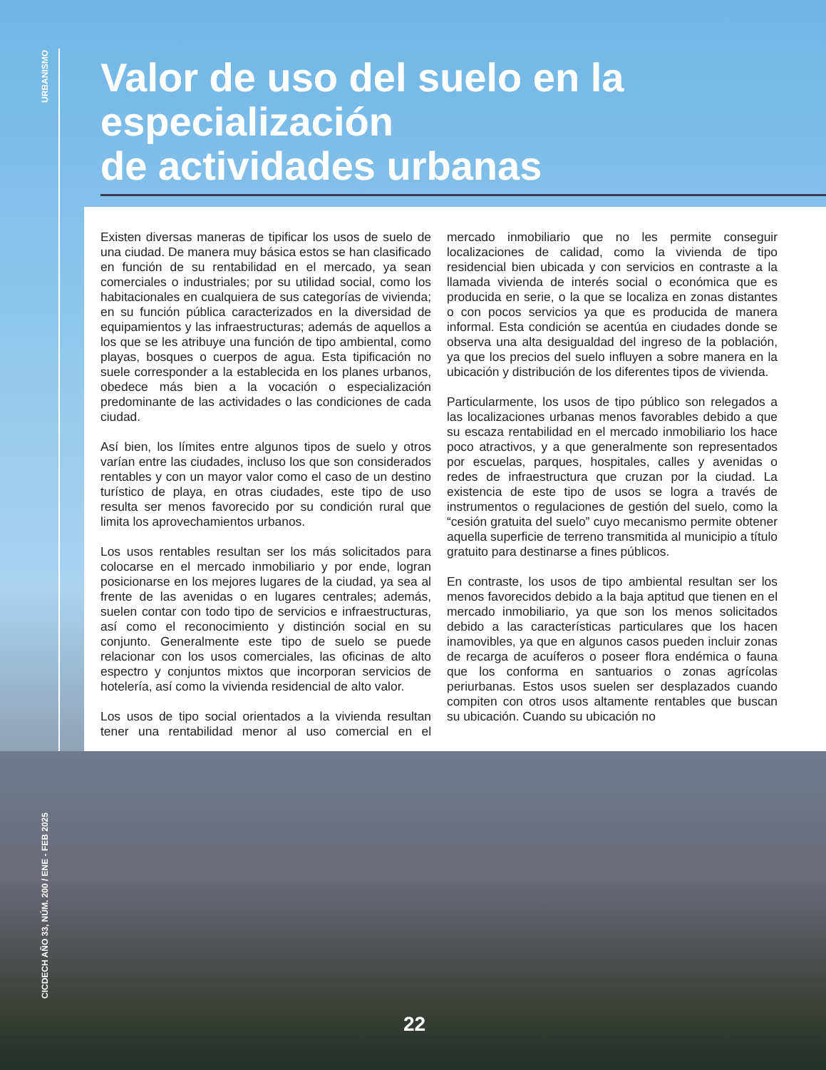URBANISMO
Valor de uso del suelo en la especialización
de actividades urbanas
Existen diversas maneras de tipificar los usos de suelo de una ciudad. De manera muy básica estos se han clasificado en función de su rentabilidad en el mercado, ya sean comerciales o industriales; por su utilidad social, como los habitacionales en cualquiera de sus categorías de vivienda; en su función pública caracterizados en la diversidad de equipamientos y las infraestructuras; además de aquellos a los que se les atribuye una función de tipo ambiental, como playas, bosques o cuerpos de agua. Esta tipificación no suele corresponder a la establecida en los planes urbanos, obedece más bien a la vocación o especialización predominante de las actividades o las condiciones de cada ciudad.
Así bien, los límites entre algunos tipos de suelo y otros varían entre las ciudades, incluso los que son considerados rentables y con un mayor valor como el caso de un destino turístico de playa, en otras ciudades, este tipo de uso resulta ser menos favorecido por su condición rural que limita los aprovechamientos urbanos.
Los usos rentables resultan ser los más solicitados para colocarse en el mercado inmobiliario y por ende, logran posicionarse en los mejores lugares de la ciudad, ya sea al frente de las avenidas o en lugares centrales; además, suelen contar con todo tipo de servicios e infraestructuras, así como el reconocimiento y distinción social en su conjunto. Generalmente este tipo de suelo se puede relacionar con los usos comerciales, las oficinas de alto espectro y conjuntos mixtos que incorporan servicios de hotelería, así como la vivienda residencial de alto valor.
Los usos de tipo social orientados a la vivienda resultan tener una rentabilidad menor al uso comercial en el mercado inmobiliario que no les permite conseguir localizaciones de calidad, como la vivienda de tipo residencial bien ubicada y con servicios en contraste a la llamada vivienda de interés social o económica que es producida en serie, o la que se localiza en zonas distantes o con pocos servicios ya que es producida de manera informal. Esta condición se acentúa en ciudades donde se observa una alta desigualdad del ingreso de la población, ya que los precios del suelo influyen a sobre manera en la ubicación y distribución de los diferentes tipos de vivienda.
Particularmente, los usos de tipo público son relegados a las localizaciones urbanas menos favorables debido a que su escaza rentabilidad en el mercado inmobiliario los hace poco atractivos, y a que generalmente son representados por escuelas, parques, hospitales, calles y avenidas o redes de infraestructura que cruzan por la ciudad. La existencia de este tipo de usos se logra a través de instrumentos o regulaciones de gestión del suelo, como la “cesión gratuita del suelo” cuyo mecanismo permite obtener aquella superficie de terreno transmitida al municipio a título gratuito para destinarse a fines públicos.
En contraste, los usos de tipo ambiental resultan ser los menos favorecidos debido a la baja aptitud que tienen en el mercado inmobiliario, ya que son los menos solicitados debido a las características particulares que los hacen inamovibles, ya que en algunos casos pueden incluir zonas de recarga de acuíferos o poseer flora endémica o fauna que los conforma en santuarios o zonas agrícolas periurbanas. Estos usos suelen ser desplazados cuando compiten con otros usos altamente rentables que buscan su ubicación. Cuando su ubicación no
CICDECH AÑO 33, NÚM. 200 / ENE - FEB 2025
22